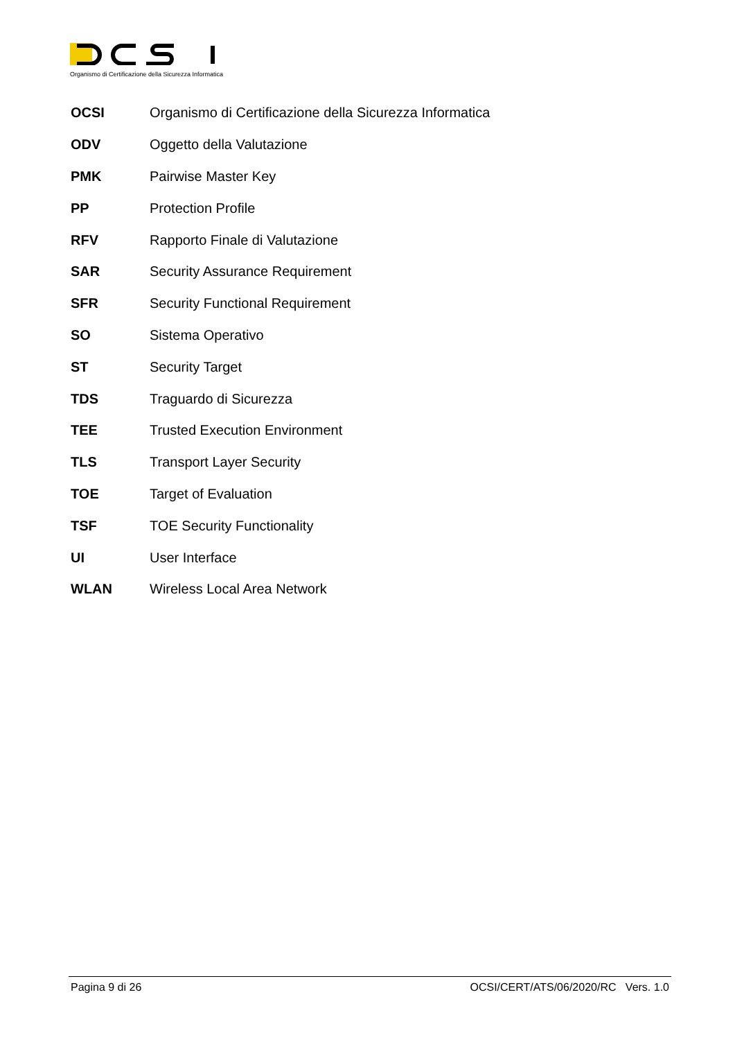Organismo di Certificazione della Sicurezza Informatica
OCSI Organismo di Certificazione della Sicurezza Informatica
ODV Oggetto della Valutazione
PMK Pairwise Master Key
PP Protection Profile
RFV Rapporto Finale di Valutazione
SAR Security Assurance Requirement
SFR Security Functional Requirement
SO Sistema Operativo
ST Security Target
TDS Traguardo di Sicurezza
TEE Trusted Execution Environment
TLS Transport Layer Security
TOE Target of Evaluation
TSF TOE Security Functionality
UI User Interface
WLAN Wireless Local Area Network
Pagina 9 di 26 OCSI/CERT/ATS/06/2020/RC Vers. 1.0